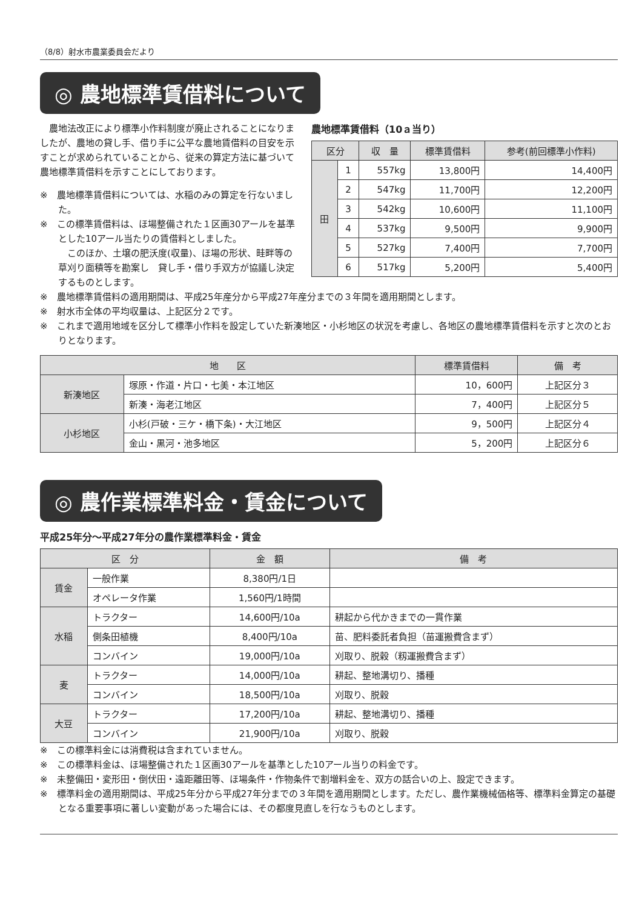（8/8）射水市農業委員会だより
◎ 農地標準賃借料について
　農地法改正により標準小作料制度が廃止されることになりましたが、農地の貸し手、借り手に公平な農地賃借料の目安を示すことが求められていることから、従来の算定方法に基づいて農地標準賃借料を示すことにしております。
※　農地標準賃借料については、水稲のみの算定を行ないました。
※　この標準賃借料は、ほ場整備された１区画30アールを基準とした10アール当たりの賃借料としました。
　このほか、土壌の肥沃度(収量)、ほ場の形状、畦畔等の草刈り面積等を勘案し　貸し手・借り手双方が協議し決定するものとします。
農地標準賃借料（10ａ当り）
| 区分 | | 収 量 | 標準賃借料 | 参考(前回標準小作料) |
| --- | --- | --- | --- | --- |
| 田 | 1 | 557kg | 13,800円 | 14,400円 |
| | 2 | 547kg | 11,700円 | 12,200円 |
| | 3 | 542kg | 10,600円 | 11,100円 |
| | 4 | 537kg | 9,500円 | 9,900円 |
| | 5 | 527kg | 7,400円 | 7,700円 |
| | 6 | 517kg | 5,200円 | 5,400円 |
※　農地標準賃借料の適用期間は、平成25年産分から平成27年産分までの３年間を適用期間とします。
※　射水市全体の平均収量は、上記区分２です。
※　これまで適用地域を区分して標準小作料を設定していた新湊地区・小杉地区の状況を考慮し、各地区の農地標準賃借料を示すと次のとおりとなります。
| 地 区 | | 標準賃借料 | 備 考 |
| --- | --- | --- | --- |
| 新湊地区 | 塚原・作道・片口・七美・本江地区 | 10，600円 | 上記区分３ |
| | 新湊・海老江地区 | 7，400円 | 上記区分５ |
| 小杉地区 | 小杉(戸破・三ケ・橋下条)・大江地区 | 9，500円 | 上記区分４ |
| | 金山・黒河・池多地区 | 5，200円 | 上記区分６ |
◎ 農作業標準料金・賃金について
平成25年分～平成27年分の農作業標準料金・賃金
| 区 分 | | 金 額 | 備 考 |
| --- | --- | --- | --- |
| 賃金 | 一般作業 | 8,380円/1日 | |
| | オペレータ作業 | 1,560円/1時間 | |
| 水稲 | トラクター | 14,600円/10a | 耕起から代かきまでの一貫作業 |
| | 側条田植機 | 8,400円/10a | 苗、肥料委託者負担（苗運搬費含まず） |
| | コンバイン | 19,000円/10a | 刈取り、脱穀（籾運搬費含まず） |
| 麦 | トラクター | 14,000円/10a | 耕起、整地溝切り、播種 |
| | コンバイン | 18,500円/10a | 刈取り、脱穀 |
| 大豆 | トラクター | 17,200円/10a | 耕起、整地溝切り、播種 |
| | コンバイン | 21,900円/10a | 刈取り、脱穀 |
※　この標準料金には消費税は含まれていません。
※　この標準料金は、ほ場整備された１区画30アールを基準とした10アール当りの料金です。
※　未整備田・変形田・倒伏田・遠距離田等、ほ場条件・作物条件で割増料金を、双方の話合いの上、設定できます。
※　標準料金の適用期間は、平成25年分から平成27年分までの３年間を適用期間とします。ただし、農作業機械価格等、標準料金算定の基礎となる重要事項に著しい変動があった場合には、その都度見直しを行なうものとします。